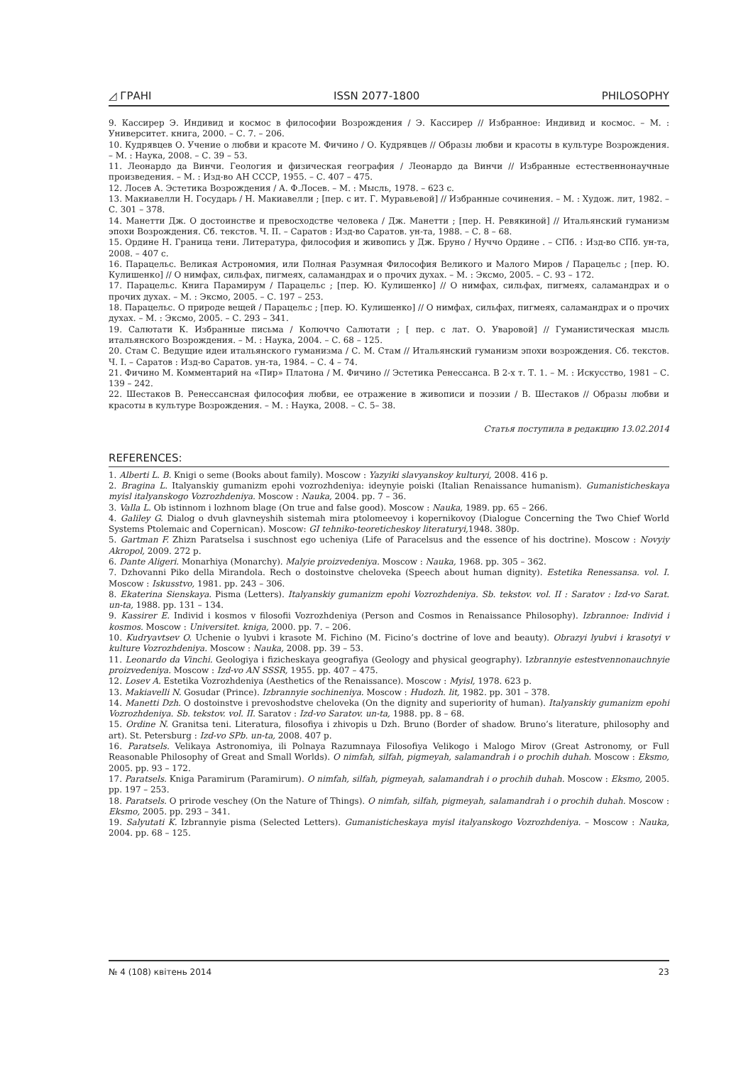◿ ГРАНІ ISSN 2077-1800 PHILOSOPHY
9. Кассирер Э. Индивид и космос в философии Возрождения / Э. Кассирер // Избранное: Индивид и космос. – М. : Университет. книга, 2000. – С. 7. – 206.
10. Кудрявцев О. Учение о любви и красоте М. Фичино / О. Кудрявцев // Образы любви и красоты в культуре Возрождения. – М. : Наука, 2008. – С. 39 – 53.
11. Леонардо да Винчи. Геология и физическая география / Леонардо да Винчи // Избранные естественнонаучные произведения. – М. : Изд-во АН СССР, 1955. – С. 407 – 475.
12. Лосев А. Эстетика Возрождения / А. Ф.Лосев. – М. : Мысль, 1978. – 623 с.
13. Макиавелли Н. Государь / Н. Макиавелли ; [пер. с ит. Г. Муравьевой] // Избранные сочинения. – М. : Худож. лит, 1982. – С. 301 – 378.
14. Манетти Дж. О достоинстве и превосходстве человека / Дж. Манетти ; [пер. Н. Ревякиной] // Итальянский гуманизм эпохи Возрождения. Сб. текстов. Ч. II. – Саратов : Изд-во Саратов. ун-та, 1988. – С. 8 – 68.
15. Ордине Н. Граница тени. Литература, философия и живопись у Дж. Бруно / Нуччо Ордине . – СПб. : Изд-во СПб. ун-та, 2008. – 407 с.
16. Парацельс. Великая Астрономия, или Полная Разумная Философия Великого и Малого Миров / Парацельс ; [пер. Ю. Кулишенко] // О нимфах, сильфах, пигмеях, саламандрах и о прочих духах. – М. : Эксмо, 2005. – С. 93 – 172.
17. Парацельс. Книга Парамирум / Парацельс ; [пер. Ю. Кулишенко] // О нимфах, сильфах, пигмеях, саламандрах и о прочих духах. – М. : Эксмо, 2005. – С. 197 – 253.
18. Парацельс. О природе вещей / Парацельс ; [пер. Ю. Кулишенко] // О нимфах, сильфах, пигмеях, саламандрах и о прочих духах. – М. : Эксмо, 2005. – С. 293 – 341.
19. Салютати К. Избранные письма / Колюччо Салютати ; [ пер. с лат. О. Уваровой] // Гуманистическая мысль итальянского Возрождения. – М. : Наука, 2004. – С. 68 – 125.
20. Стам С. Ведущие идеи итальянского гуманизма / С. М. Стам // Итальянский гуманизм эпохи возрождения. Сб. текстов. Ч. I. – Саратов : Изд-во Саратов. ун-та, 1984. – С. 4 – 74.
21. Фичино М. Комментарий на «Пир» Платона / М. Фичино // Эстетика Ренессанса. В 2-х т. Т. 1. – М. : Искусство, 1981 – С. 139 – 242.
22. Шестаков В. Ренессансная философия любви, ее отражение в живописи и поэзии / В. Шестаков // Образы любви и красоты в культуре Возрождения. – М. : Наука, 2008. – С. 5– 38.
Статья поступила в редакцию 13.02.2014
REFERENCES:
1. Alberti L. B. Knigi o seme (Books about family). Moscow : Yazyiki slavyanskoy kulturyi, 2008. 416 p.
2. Bragina L. Italyanskiy gumanizm epohi vozrozhdeniya: ideynyie poiski (Italian Renaissance humanism). Gumanisticheskaya myisl italyanskogo Vozrozhdeniya. Moscow : Nauka, 2004. pp. 7 – 36.
3. Valla L. Ob istinnom i lozhnom blage (On true and false good). Moscow : Nauka, 1989. pp. 65 – 266.
4. Galiley G. Dialog o dvuh glavneyshih sistemah mira ptolomeevoy i kopernikovoy (Dialogue Concerning the Two Chief World Systems Ptolemaic and Copernican). Moscow: GI tehniko-teoreticheskoy literaturyi, 1948. 380p.
5. Gartman F. Zhizn Paratselsa i suschnost ego ucheniya (Life of Paracelsus and the essence of his doctrine). Moscow : Novyiy Akropol, 2009. 272 p.
6. Dante Aligeri. Monarhiya (Monarchy). Malyie proizvedeniya. Moscow : Nauka, 1968. pp. 305 – 362.
7. Dzhovanni Piko della Mirandola. Rech o dostoinstve cheloveka (Speech about human dignity). Estetika Renessansa. vol. I. Moscow : Iskusstvo, 1981. pp. 243 – 306.
8. Ekaterina Sienskaya. Pisma (Letters). Italyanskiy gumanizm epohi Vozrozhdeniya. Sb. tekstov. vol. II : Saratov : Izd-vo Sarat. un-ta, 1988. pp. 131 – 134.
9. Kassirer E. Individ i kosmos v filosofii Vozrozhdeniya (Person and Cosmos in Renaissance Philosophy). Izbrannoe: Individ i kosmos. Moscow : Universitet. kniga, 2000. pp. 7. – 206.
10. Kudryavtsev O. Uchenie o lyubvi i krasote M. Fichino (M. Ficino’s doctrine of love and beauty). Obrazyi lyubvi i krasotyi v kulture Vozrozhdeniya. Moscow : Nauka, 2008. pp. 39 – 53.
11. Leonardo da Vinchi. Geologiya i fizicheskaya geografiya (Geology and physical geography). Izbrannyie estestvennonauchnyie proizvedeniya. Moscow : Izd-vo AN SSSR, 1955. pp. 407 – 475.
12. Losev A. Estetika Vozrozhdeniya (Aesthetics of the Renaissance). Moscow : Myisl, 1978. 623 p.
13. Makiavelli N. Gosudar (Prince). Izbrannyie sochineniya. Moscow : Hudozh. lit, 1982. pp. 301 – 378.
14. Manetti Dzh. O dostoinstve i prevoshodstve cheloveka (On the dignity and superiority of human). Italyanskiy gumanizm epohi Vozrozhdeniya. Sb. tekstov. vol. II. Saratov : Izd-vo Saratov. un-ta, 1988. pp. 8 – 68.
15. Ordine N. Granitsa teni. Literatura, filosofiya i zhivopis u Dzh. Bruno (Border of shadow. Bruno’s literature, philosophy and art). St. Petersburg : Izd-vo SPb. un-ta, 2008. 407 p.
16. Paratsels. Velikaya Astronomiya, ili Polnaya Razumnaya Filosofiya Velikogo i Malogo Mirov (Great Astronomy, or Full Reasonable Philosophy of Great and Small Worlds). O nimfah, silfah, pigmeyah, salamandrah i o prochih duhah. Moscow : Eksmo, 2005. pp. 93 – 172.
17. Paratsels. Kniga Paramirum (Paramirum). O nimfah, silfah, pigmeyah, salamandrah i o prochih duhah. Moscow : Eksmo, 2005. pp. 197 – 253.
18. Paratsels. O prirode veschey (On the Nature of Things). O nimfah, silfah, pigmeyah, salamandrah i o prochih duhah. Moscow : Eksmo, 2005. pp. 293 – 341.
19. Salyutati K. Izbrannyie pisma (Selected Letters). Gumanisticheskaya myisl italyanskogo Vozrozhdeniya. – Moscow : Nauka, 2004. pp. 68 – 125.
№ 4 (108) квітень 2014 23